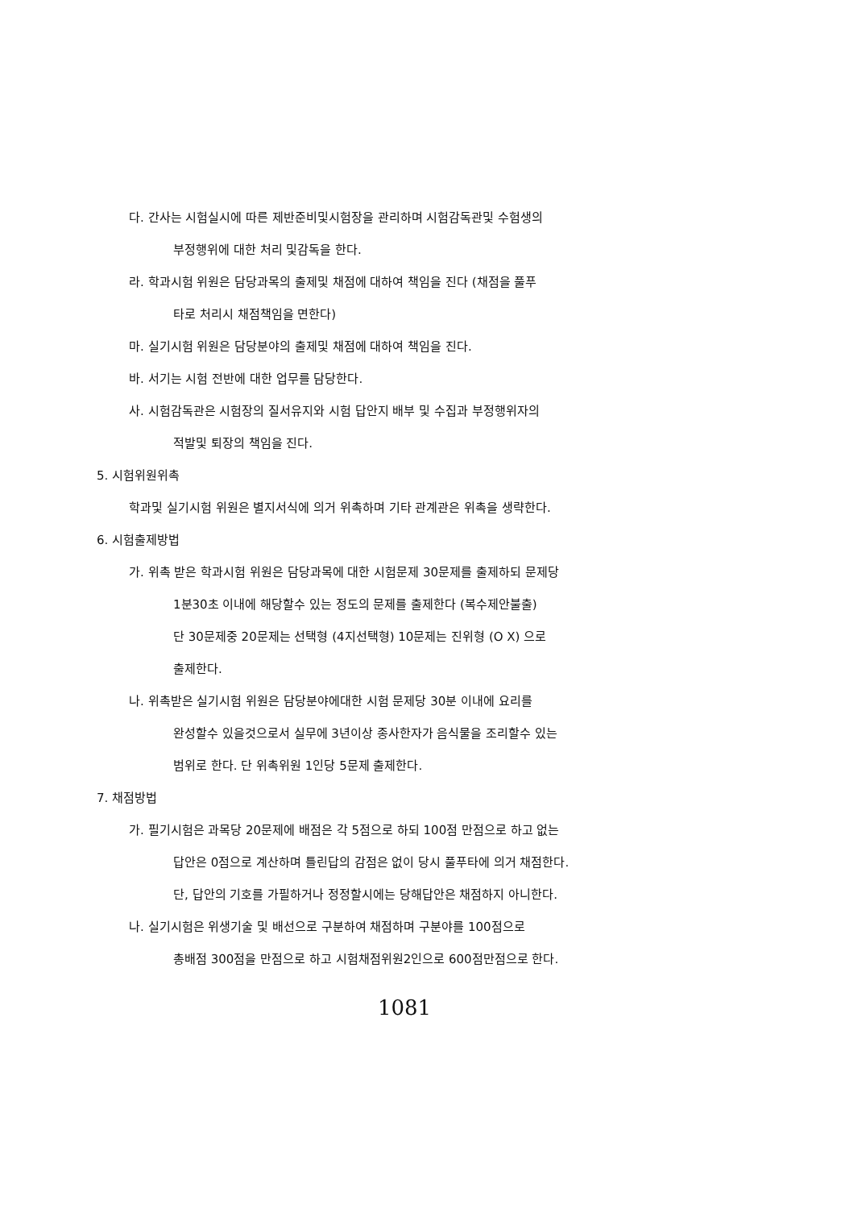다. 간사는 시험실시에 따른 제반준비및시험장을 관리하며 시험감독관및 수험생의
부정행위에 대한 처리 및감독을 한다.
라. 학과시험 위원은 담당과목의 출제및 채점에 대하여 책임을 진다 (채점을 풀푸
타로 처리시 채점책임을 면한다)
마. 실기시험 위원은 담당분야의 출제및 채점에 대하여 책임을 진다.
바. 서기는 시험 전반에 대한 업무를 담당한다.
사. 시험감독관은 시험장의 질서유지와 시험 답안지 배부 및 수집과 부정행위자의
적발및 퇴장의 책임을 진다.
5. 시험위원위촉
학과및 실기시험 위원은 별지서식에 의거 위촉하며 기타 관계관은 위촉을 생략한다.
6. 시험출제방법
가. 위촉 받은 학과시험 위원은 담당과목에 대한 시험문제 30문제를 출제하되 문제당
1분30초 이내에 해당할수 있는 정도의 문제를 출제한다 (복수제안불출)
단 30문제중 20문제는 선택형 (4지선택형) 10문제는 진위형 (O X) 으로
출제한다.
나. 위촉받은 실기시험 위원은 담당분야에대한 시험 문제당 30분 이내에 요리를
완성할수 있을것으로서 실무에 3년이상 종사한자가 음식물을 조리할수 있는
범위로 한다. 단 위촉위원 1인당 5문제 출제한다.
7. 채점방법
가. 필기시험은 과목당 20문제에 배점은 각 5점으로 하되 100점 만점으로 하고 없는
답안은 0점으로 계산하며 틀린답의 감점은 없이 당시 풀푸타에 의거 채점한다.
단, 답안의 기호를 가필하거나 정정할시에는 당해답안은 채점하지 아니한다.
나. 실기시험은 위생기술 및 배선으로 구분하여 채점하며 구분야를 100점으로
총배점 300점을 만점으로 하고 시험채점위원2인으로 600점만점으로 한다.
1081